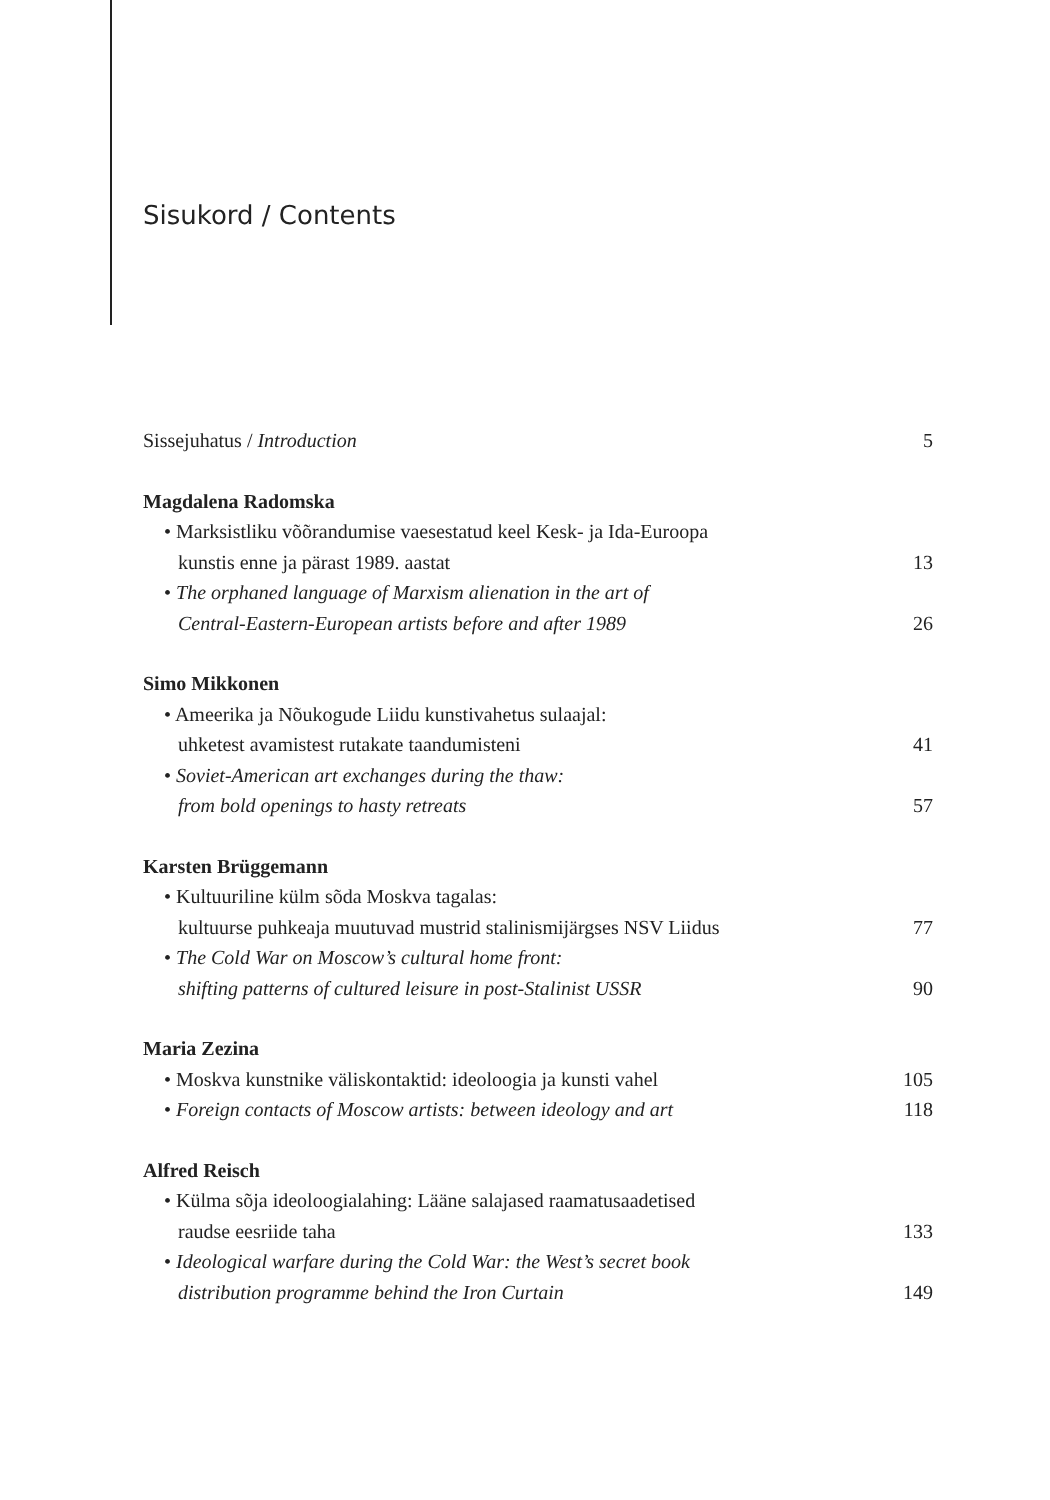Sisukord / Contents
Sissejuhatus / Introduction 5
Magdalena Radomska
• Marksistliku võõrandumise vaesestatud keel Kesk- ja Ida-Euroopa
kunstis enne ja pärast 1989. aastat 13
• The orphaned language of Marxism alienation in the art of
Central-Eastern-European artists before and after 1989 26
Simo Mikkonen
• Ameerika ja Nõukogude Liidu kunstivahetus sulaajal:
uhketest avamistest rutakate taandumisteni 41
• Soviet-American art exchanges during the thaw:
from bold openings to hasty retreats 57
Karsten Brüggemann
• Kultuuriline külm sõda Moskva tagalas:
kultuurse puhkeaja muutuvad mustrid stalinismijärgses NSV Liidus 77
• The Cold War on Moscow’s cultural home front:
shifting patterns of cultured leisure in post-Stalinist USSR 90
Maria Zezina
• Moskva kunstnike väliskontaktid: ideoloogia ja kunsti vahel 105
• Foreign contacts of Moscow artists: between ideology and art 118
Alfred Reisch
• Külma sõja ideoloogialahing: Lääne salajased raamatusaadetised
raudse eesriide taha 133
• Ideological warfare during the Cold War: the West’s secret book
distribution programme behind the Iron Curtain 149